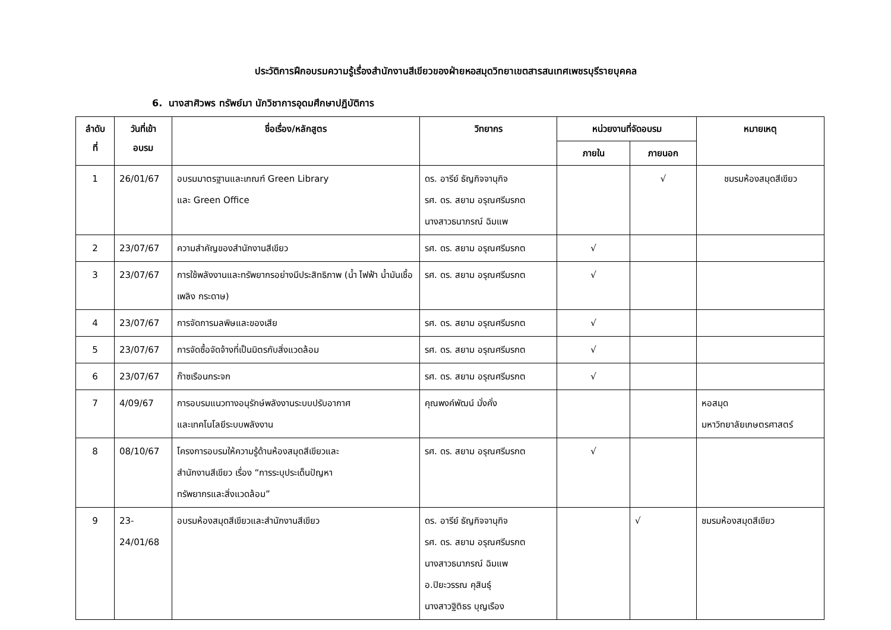ประวัติการฝึกอบรมความรู้เรื่องสำนักงานสีเขียวของฝ่ายหอสมุดวิทยาเขตสารสนเทศเพชรบุรีรายบุคคล
6. นางสาศิวพร ทรัพย์มา นักวิชาการอุดมศึกษาปฏิบัติการ
| ลำดับ ที่ | วันที่เข้า อบรม | ชื่อเรื่อง/หลักสูตร | วิทยากร | หน่วยงานที่จัดอบรม | | หมายเหตุ |
| --- | --- | --- | --- | --- | --- | --- |
| | | | | ภายใน | ภายนอก | |
| 1 | 26/01/67 | อบรมมาตรฐานและเกณฑ์ Green Library และ Green Office | ดร. อารีย์ ธัญกิจจานุกิจ รศ. ดร. สยาม อรุณศรีมรกต นางสาวธนาภรณ์ ฉิมแพ | | √ | ชมรมห้องสมุดสีเขียว |
| 2 | 23/07/67 | ความสำคัญของสำนักงานสีเขียว | รศ. ดร. สยาม อรุณศรีมรกต | √ | | |
| 3 | 23/07/67 | การใช้พลังงานและทรัพยากรอย่างมีประสิทธิภาพ (น้ำ ไฟฟ้า น้ำมันเชื้อเพลิง กระดาษ) | รศ. ดร. สยาม อรุณศรีมรกต | √ | | |
| 4 | 23/07/67 | การจัดการมลพิษและของเสีย | รศ. ดร. สยาม อรุณศรีมรกต | √ | | |
| 5 | 23/07/67 | การจัดซื้อจัดจ้างที่เป็นมิตรกับสิ่งแวดล้อม | รศ. ดร. สยาม อรุณศรีมรกต | √ | | |
| 6 | 23/07/67 | ก๊าซเรือนกระจก | รศ. ดร. สยาม อรุณศรีมรกต | √ | | |
| 7 | 4/09/67 | การอบรมแนวทางอนุรักษ์พลังงานระบบปรับอากาศ และเทคโนโลยีระบบพลังงาน | คุณพงค์พัฒน์ มั่งคั่ง | | | หอสมุด มหาวิทยาลัยเกษตรศาสตร์ |
| 8 | 08/10/67 | โครงการอบรมให้ความรู้ด้านห้องสมุดสีเขียวและ สำนักงานสีเขียว เรื่อง “การระบุประเด็นปัญหา ทรัพยากรและสิ่งแวดล้อม” | รศ. ดร. สยาม อรุณศรีมรกต | √ | | |
| 9 | 23- 24/01/68 | อบรมห้องสมุดสีเขียวและสำนักงานสีเขียว | ดร. อารีย์ ธัญกิจจานุกิจ รศ. ดร. สยาม อรุณศรีมรกต นางสาวธนาภรณ์ ฉิมแพ อ.ปิยะวรรณ คุสินธุ์ นางสาวฐิติธร บุญเรือง | | √ | ชมรมห้องสมุดสีเขียว |